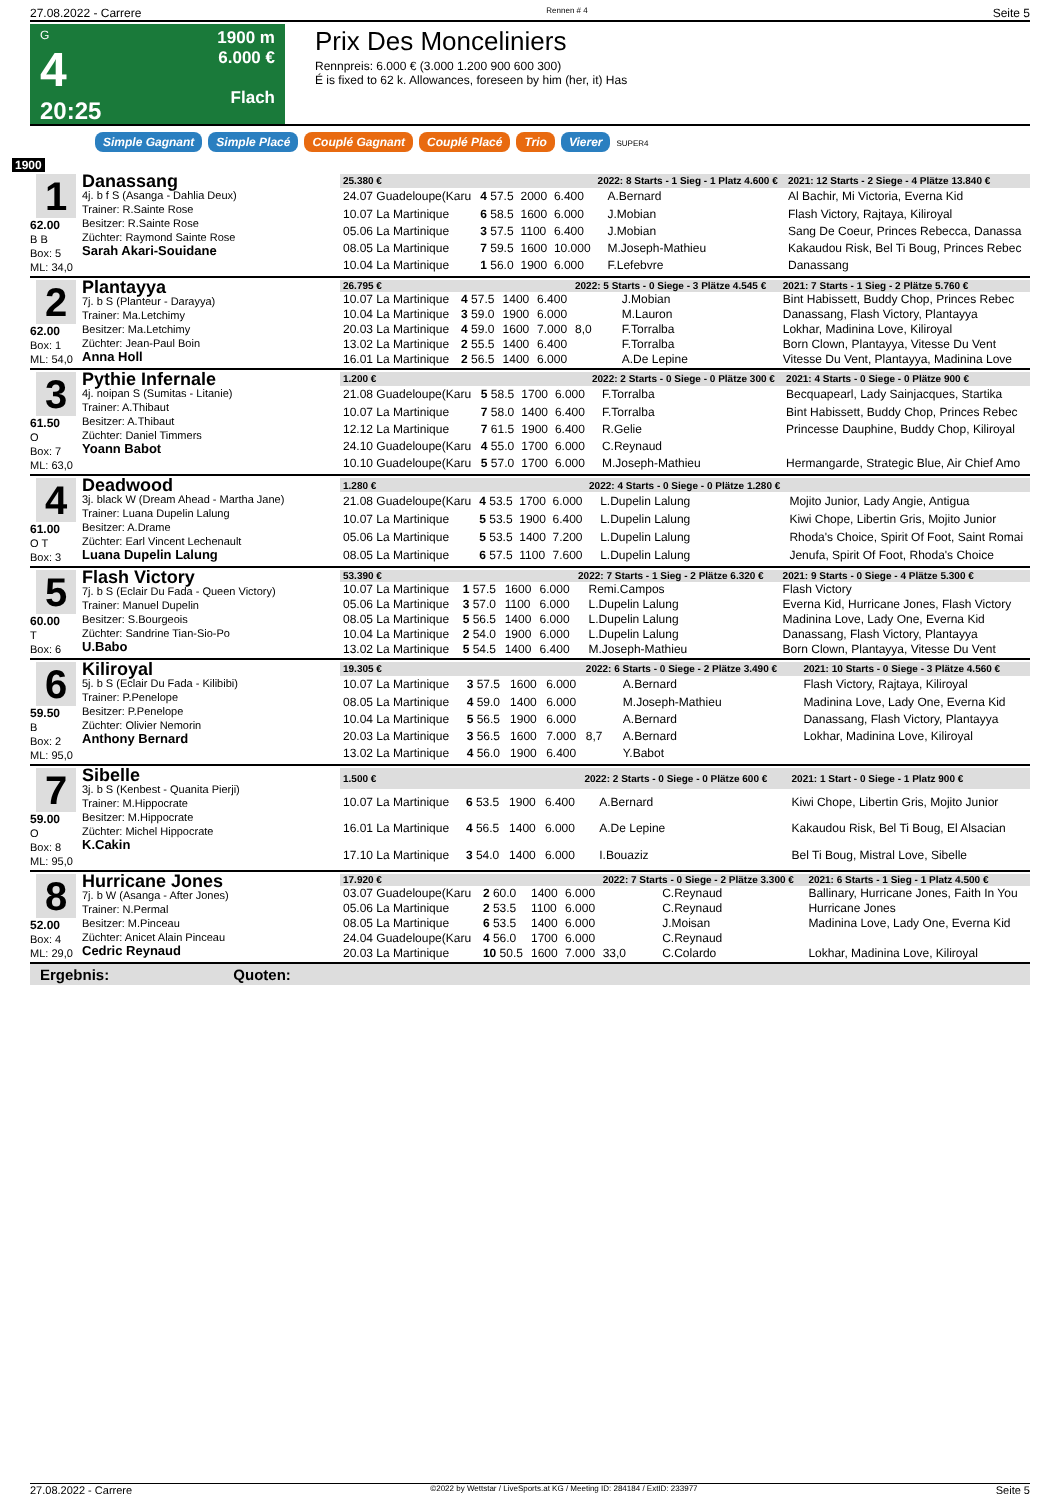27.08.2022 - Carrere Rennen # 4 Seite 5
G
4
20:25
1900 m
6.000 €
Flach
Prix Des Monceliniers
Rennpreis: 6.000 € (3.000 1.200 900 600 300)
É is fixed to 62 k. Allowances, foreseen by him (her, it) Has
Simple Gagnant Simple Placé Couplé Gagnant Couplé Placé Trio Vierer SUPER4
1900
1
62.00
B B
Box: 5
ML: 34,0
Danassang
4j. b f S (Asanga - Dahlia Deux)
Trainer: R.Sainte Rose
Besitzer: R.Sainte Rose
Züchter: Raymond Sainte Rose
Sarah Akari-Souidane
| 25.380 € | | | | 2022: 8 Starts - 1 Sieg - 1 Platz 4.600 € | | | 2021: 12 Starts - 2 Siege - 4 Plätze 13.840 € |
| 24.07 Guadeloupe(Karu | 4 57.5 | 2000 | 6.400 | | A.Bernard | | Al Bachir, Mi Victoria, Everna Kid |
| 10.07 La Martinique | 6 58.5 | 1600 | 6.000 | | J.Mobian | | Flash Victory, Rajtaya, Kiliroyal |
| 05.06 La Martinique | 3 57.5 | 1100 | 6.400 | | J.Mobian | | Sang De Coeur, Princes Rebecca, Danassa |
| 08.05 La Martinique | 7 59.5 | 1600 | 10.000 | | M.Joseph-Mathieu | | Kakaudou Risk, Bel Ti Boug, Princes Rebec |
| 10.04 La Martinique | 1 56.0 | 1900 | 6.000 | | F.Lefebvre | | Danassang |
2
62.00
Box: 1
ML: 54,0
Plantayya
7j. b S (Planteur - Darayya)
Trainer: Ma.Letchimy
Besitzer: Ma.Letchimy
Züchter: Jean-Paul Boin
Anna Holl
| 26.795 € | | | | 2022: 5 Starts - 0 Siege - 3 Plätze 4.545 € | | | 2021: 7 Starts - 1 Sieg - 2 Plätze 5.760 € |
| 10.07 La Martinique | 4 57.5 | 1400 | 6.400 | | J.Mobian | | Bint Habissett, Buddy Chop, Princes Rebec |
| 10.04 La Martinique | 3 59.0 | 1900 | 6.000 | | M.Lauron | | Danassang, Flash Victory, Plantayya |
| 20.03 La Martinique | 4 59.0 | 1600 | 7.000 | 8,0 | F.Torralba | | Lokhar, Madinina Love, Kiliroyal |
| 13.02 La Martinique | 2 55.5 | 1400 | 6.400 | | F.Torralba | | Born Clown, Plantayya, Vitesse Du Vent |
| 16.01 La Martinique | 2 56.5 | 1400 | 6.000 | | A.De Lepine | | Vitesse Du Vent, Plantayya, Madinina Love |
3
61.50
O
Box: 7
ML: 63,0
Pythie Infernale
4j. noipan S (Sumitas - Litanie)
Trainer: A.Thibaut
Besitzer: A.Thibaut
Züchter: Daniel Timmers
Yoann Babot
| 1.200 € | | | | 2022: 2 Starts - 0 Siege - 0 Plätze 300 € | | | 2021: 4 Starts - 0 Siege - 0 Plätze 900 € |
| 21.08 Guadeloupe(Karu | 5 58.5 | 1700 | 6.000 | | F.Torralba | | Becquapearl, Lady Sainjacques, Startika |
| 10.07 La Martinique | 7 58.0 | 1400 | 6.400 | | F.Torralba | | Bint Habissett, Buddy Chop, Princes Rebec |
| 12.12 La Martinique | 7 61.5 | 1900 | 6.400 | | R.Gelie | | Princesse Dauphine, Buddy Chop, Kiliroyal |
| 24.10 Guadeloupe(Karu | 4 55.0 | 1700 | 6.000 | | C.Reynaud | | |
| 10.10 Guadeloupe(Karu | 5 57.0 | 1700 | 6.000 | | M.Joseph-Mathieu | | Hermangarde, Strategic Blue, Air Chief Amo |
4
61.00
O T
Box: 3
Deadwood
3j. black W (Dream Ahead - Martha Jane)
Trainer: Luana Dupelin Lalung
Besitzer: A.Drame
Züchter: Earl Vincent Lechenault
Luana Dupelin Lalung
| 1.280 € | | | | 2022: 4 Starts - 0 Siege - 0 Plätze 1.280 € | | | |
| 21.08 Guadeloupe(Karu | 4 53.5 | 1700 | 6.000 | | L.Dupelin Lalung | | Mojito Junior, Lady Angie, Antigua |
| 10.07 La Martinique | 5 53.5 | 1900 | 6.400 | | L.Dupelin Lalung | | Kiwi Chope, Libertin Gris, Mojito Junior |
| 05.06 La Martinique | 5 53.5 | 1400 | 7.200 | | L.Dupelin Lalung | | Rhoda's Choice, Spirit Of Foot, Saint Romai |
| 08.05 La Martinique | 6 57.5 | 1100 | 7.600 | | L.Dupelin Lalung | | Jenufa, Spirit Of Foot, Rhoda's Choice |
5
60.00
T
Box: 6
Flash Victory
7j. b S (Eclair Du Fada - Queen Victory)
Trainer: Manuel Dupelin
Besitzer: S.Bourgeois
Züchter: Sandrine Tian-Sio-Po
U.Babo
| 53.390 € | | | | 2022: 7 Starts - 1 Sieg - 2 Plätze 6.320 € | | | 2021: 9 Starts - 0 Siege - 4 Plätze 5.300 € |
| 10.07 La Martinique | 1 57.5 | 1600 | 6.000 | | Remi.Campos | | Flash Victory |
| 05.06 La Martinique | 3 57.0 | 1100 | 6.000 | | L.Dupelin Lalung | | Everna Kid, Hurricane Jones, Flash Victory |
| 08.05 La Martinique | 5 56.5 | 1400 | 6.000 | | L.Dupelin Lalung | | Madinina Love, Lady One, Everna Kid |
| 10.04 La Martinique | 2 54.0 | 1900 | 6.000 | | L.Dupelin Lalung | | Danassang, Flash Victory, Plantayya |
| 13.02 La Martinique | 5 54.5 | 1400 | 6.400 | | M.Joseph-Mathieu | | Born Clown, Plantayya, Vitesse Du Vent |
6
59.50
B
Box: 2
ML: 95,0
Kiliroyal
5j. b S (Eclair Du Fada - Kilibibi)
Trainer: P.Penelope
Besitzer: P.Penelope
Züchter: Olivier Nemorin
Anthony Bernard
| 19.305 € | | | | 2022: 6 Starts - 0 Siege - 2 Plätze 3.490 € | | | 2021: 10 Starts - 0 Siege - 3 Plätze 4.560 € |
| 10.07 La Martinique | 3 57.5 | 1600 | 6.000 | | A.Bernard | | Flash Victory, Rajtaya, Kiliroyal |
| 08.05 La Martinique | 4 59.0 | 1400 | 6.000 | | M.Joseph-Mathieu | | Madinina Love, Lady One, Everna Kid |
| 10.04 La Martinique | 5 56.5 | 1900 | 6.000 | | A.Bernard | | Danassang, Flash Victory, Plantayya |
| 20.03 La Martinique | 3 56.5 | 1600 | 7.000 | 8,7 | A.Bernard | | Lokhar, Madinina Love, Kiliroyal |
| 13.02 La Martinique | 4 56.0 | 1900 | 6.400 | | Y.Babot | | |
7
59.00
O
Box: 8
ML: 95,0
Sibelle
3j. b S (Kenbest - Quanita Pierji)
Trainer: M.Hippocrate
Besitzer: M.Hippocrate
Züchter: Michel Hippocrate
K.Cakin
| 1.500 € | | | | 2022: 2 Starts - 0 Siege - 0 Plätze 600 € | | | 2021: 1 Start - 0 Siege - 1 Platz 900 € |
| 10.07 La Martinique | 6 53.5 | 1900 | 6.400 | | A.Bernard | | Kiwi Chope, Libertin Gris, Mojito Junior |
| 16.01 La Martinique | 4 56.5 | 1400 | 6.000 | | A.De Lepine | | Kakaudou Risk, Bel Ti Boug, El Alsacian |
| 17.10 La Martinique | 3 54.0 | 1400 | 6.000 | | I.Bouaziz | | Bel Ti Boug, Mistral Love, Sibelle |
8
52.00
Box: 4
ML: 29,0
Hurricane Jones
7j. b W (Asanga - After Jones)
Trainer: N.Permal
Besitzer: M.Pinceau
Züchter: Anicet Alain Pinceau
Cedric Reynaud
| 17.920 € | | | | 2022: 7 Starts - 0 Siege - 2 Plätze 3.300 € | | | 2021: 6 Starts - 1 Sieg - 1 Platz 4.500 € |
| 03.07 Guadeloupe(Karu | 2 60.0 | 1400 | 6.000 | | C.Reynaud | | Ballinary, Hurricane Jones, Faith In You |
| 05.06 La Martinique | 2 53.5 | 1100 | 6.000 | | C.Reynaud | | Hurricane Jones |
| 08.05 La Martinique | 6 53.5 | 1400 | 6.000 | | J.Moisan | | Madinina Love, Lady One, Everna Kid |
| 24.04 Guadeloupe(Karu | 4 56.0 | 1700 | 6.000 | | C.Reynaud | | |
| 20.03 La Martinique | 10 50.5 | 1600 | 7.000 | 33,0 | C.Colardo | | Lokhar, Madinina Love, Kiliroyal |
Ergebnis: Quoten:
27.08.2022 - Carrere ©2022 by Wettstar / LiveSports.at KG / Meeting ID: 284184 / ExtID: 233977 Seite 5